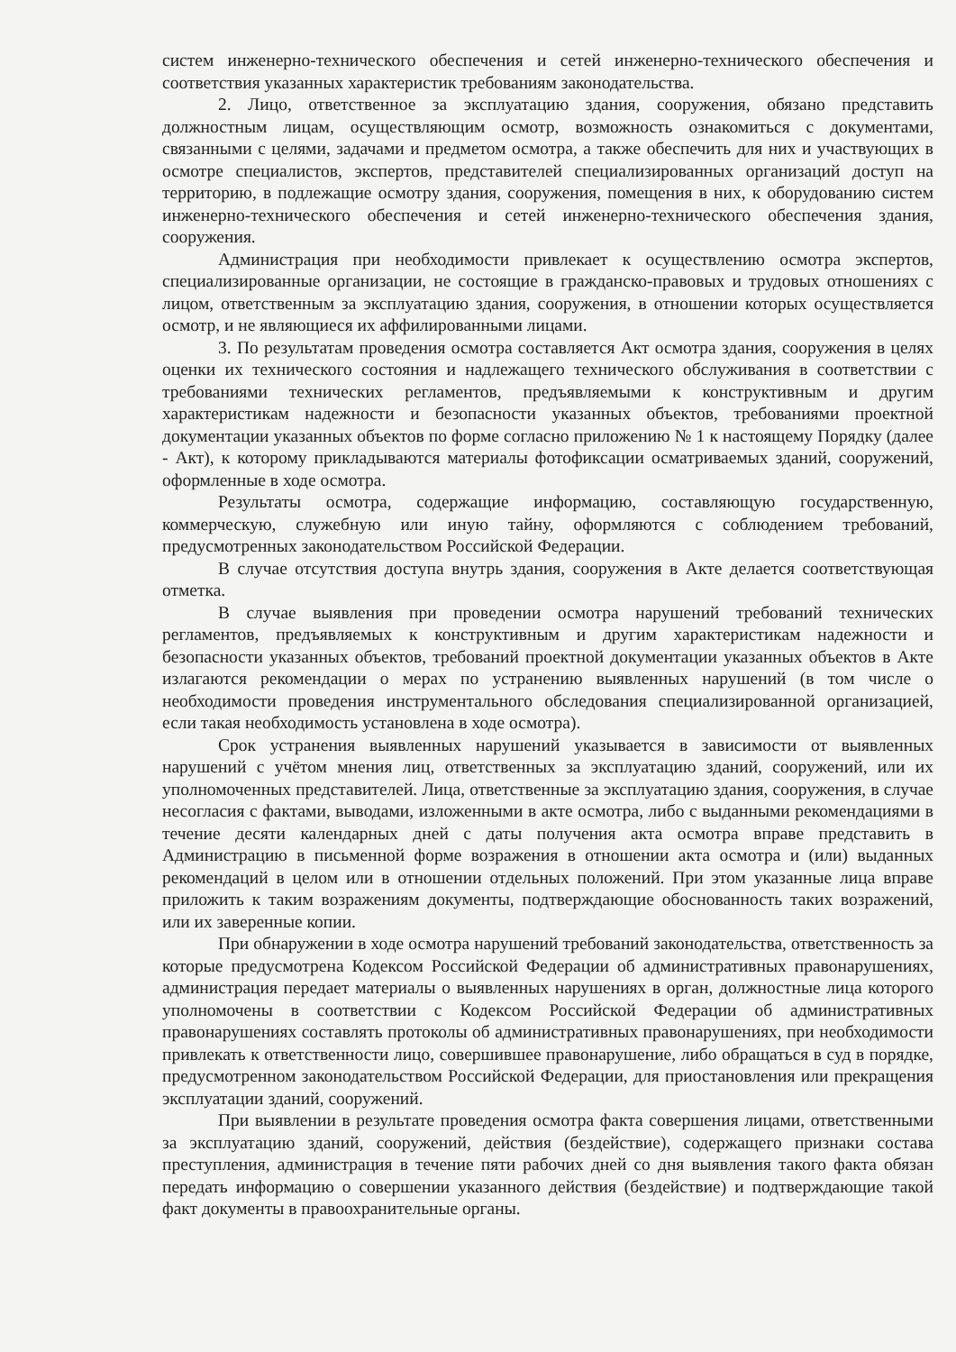систем инженерно-технического обеспечения и сетей инженерно-технического обеспечения и соответствия указанных характеристик требованиям законодательства.
2. Лицо, ответственное за эксплуатацию здания, сооружения, обязано представить должностным лицам, осуществляющим осмотр, возможность ознакомиться с документами, связанными с целями, задачами и предметом осмотра, а также обеспечить для них и участвующих в осмотре специалистов, экспертов, представителей специализированных организаций доступ на территорию, в подлежащие осмотру здания, сооружения, помещения в них, к оборудованию систем инженерно-технического обеспечения и сетей инженерно-технического обеспечения здания, сооружения.
Администрация при необходимости привлекает к осуществлению осмотра экспертов, специализированные организации, не состоящие в гражданско-правовых и трудовых отношениях с лицом, ответственным за эксплуатацию здания, сооружения, в отношении которых осуществляется осмотр, и не являющиеся их аффилированными лицами.
3. По результатам проведения осмотра составляется Акт осмотра здания, сооружения в целях оценки их технического состояния и надлежащего технического обслуживания в соответствии с требованиями технических регламентов, предъявляемыми к конструктивным и другим характеристикам надежности и безопасности указанных объектов, требованиями проектной документации указанных объектов по форме согласно приложению № 1 к настоящему Порядку (далее - Акт), к которому прикладываются материалы фотофиксации осматриваемых зданий, сооружений, оформленные в ходе осмотра.
Результаты осмотра, содержащие информацию, составляющую государственную, коммерческую, служебную или иную тайну, оформляются с соблюдением требований, предусмотренных законодательством Российской Федерации.
В случае отсутствия доступа внутрь здания, сооружения в Акте делается соответствующая отметка.
В случае выявления при проведении осмотра нарушений требований технических регламентов, предъявляемых к конструктивным и другим характеристикам надежности и безопасности указанных объектов, требований проектной документации указанных объектов в Акте излагаются рекомендации о мерах по устранению выявленных нарушений (в том числе о необходимости проведения инструментального обследования специализированной организацией, если такая необходимость установлена в ходе осмотра).
Срок устранения выявленных нарушений указывается в зависимости от выявленных нарушений с учётом мнения лиц, ответственных за эксплуатацию зданий, сооружений, или их уполномоченных представителей. Лица, ответственные за эксплуатацию здания, сооружения, в случае несогласия с фактами, выводами, изложенными в акте осмотра, либо с выданными рекомендациями в течение десяти календарных дней с даты получения акта осмотра вправе представить в Администрацию в письменной форме возражения в отношении акта осмотра и (или) выданных рекомендаций в целом или в отношении отдельных положений. При этом указанные лица вправе приложить к таким возражениям документы, подтверждающие обоснованность таких возражений, или их заверенные копии.
При обнаружении в ходе осмотра нарушений требований законодательства, ответственность за которые предусмотрена Кодексом Российской Федерации об административных правонарушениях, администрация передает материалы о выявленных нарушениях в орган, должностные лица которого уполномочены в соответствии с Кодексом Российской Федерации об административных правонарушениях составлять протоколы об административных правонарушениях, при необходимости привлекать к ответственности лицо, совершившее правонарушение, либо обращаться в суд в порядке, предусмотренном законодательством Российской Федерации, для приостановления или прекращения эксплуатации зданий, сооружений.
При выявлении в результате проведения осмотра факта совершения лицами, ответственными за эксплуатацию зданий, сооружений, действия (бездействие), содержащего признаки состава преступления, администрация в течение пяти рабочих дней со дня выявления такого факта обязан передать информацию о совершении указанного действия (бездействие) и подтверждающие такой факт документы в правоохранительные органы.